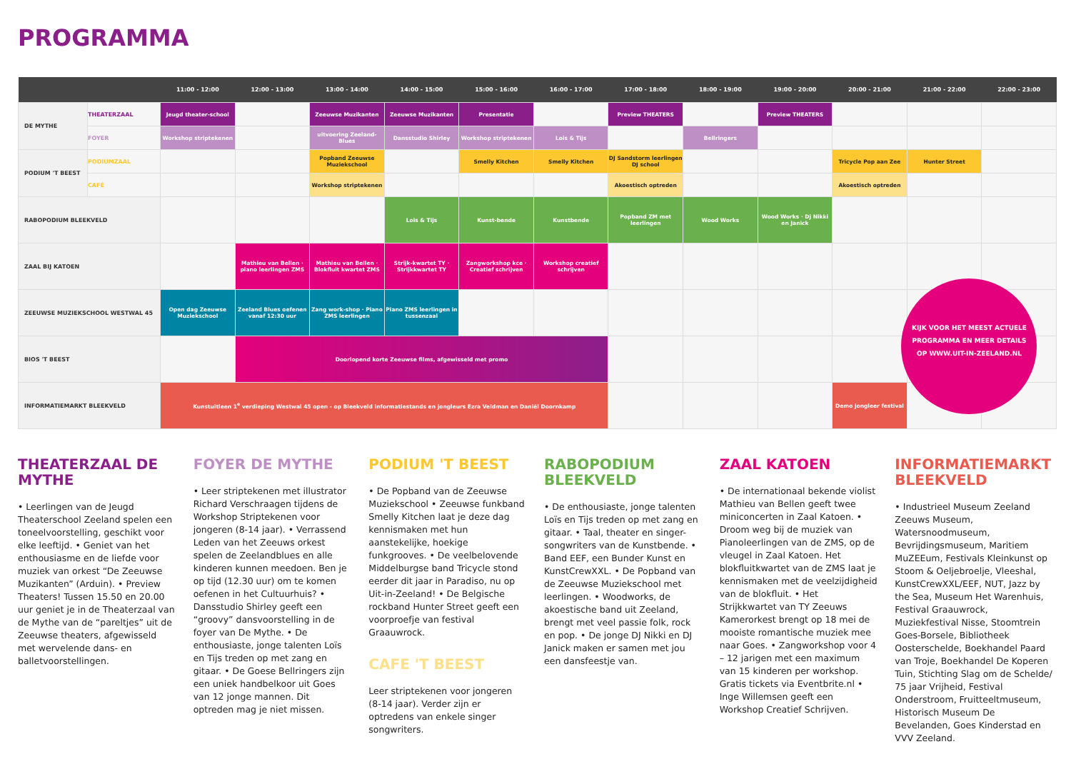PROGRAMMA
| | | 11:00 - 12:00 | 12:00 - 13:00 | 13:00 - 14:00 | 14:00 - 15:00 | 15:00 - 16:00 | 16:00 - 17:00 | 17:00 - 18:00 | 18:00 - 19:00 | 19:00 - 20:00 | 20:00 - 21:00 | 21:00 - 22:00 | 22:00 - 23:00 |
| --- | --- | --- | --- | --- | --- | --- | --- | --- | --- | --- | --- | --- | --- |
| DE MYTHE | THEATERZAAL | Jeugd theater-school | | Zeeuwse Muzikanten | Zeeuwse Muzikanten | Presentatie | | Preview THEATERS | | Preview THEATERS | | | |
| | FOYER | Workshop striptekenen | | uitvoering Zeeland-Blues | Dansstudio Shirley | Workshop striptekenen | Lois & Tijs | | Bellringers | | | | |
| PODIUM 'T BEEST | PODIUMZAAL | | | Popband Zeeuwse Muziekschool | | Smelly Kitchen | Smelly Kitchen | DJ Sandstorm leerlingen DJ school | | | Tricycle Pop aan Zee | Hunter Street | |
| | CAFÉ | | | Workshop striptekenen | | | | Akoestisch optreden | | | Akoestisch optreden | | |
| RABOPODIUM BLEEKVELD | | | | | Lois & Tijs | Kunst-bende | Kunstbende | Popband ZM met leerlingen | Wood Works | Wood Works · Dj Nikki en Janick | | | |
| ZAAL BIJ KATOEN | | | Mathieu van Bellen · piano leerlingen ZMS | Mathieu van Bellen · Blokfluit kwartet ZMS | Strijk-kwartet TY · Strijkkwartet TY | Zangworkshop kce · Creatief schrijven | Workshop creatief schrijven | | | | | | |
| ZEEUWSE MUZIEKSCHOOL WESTWAL 45 | | Open dag Zeeuwse Muziekschool | Zeeland Blues oefenen vanaf 12:30 uur | Zang work-shop · Piano ZMS leerlingen | Piano ZMS leerlingen in tussenzaal | | | | | | | | |
| BIOS 'T BEEST | | | Doorlopend korte Zeeuwse films, afgewisseld met promo | | | | | | | | | | |
| INFORMATIEMARKT BLEEKVELD | | Kunstuitleen 1<sup>e</sup> verdieping Westwal 45 open - op Bleekveld informatiestands en jongleurs Ezra Veldman en Daniël Doornkamp | | | | | | | | | Demo jongleer festival | | |
KIJK VOOR HET MEEST ACTUELE PROGRAMMA EN MEER DETAILS OP WWW.UIT-IN-ZEELAND.NL
THEATERZAAL DE MYTHE
• Leerlingen van de Jeugd Theaterschool Zeeland spelen een toneelvoorstelling, geschikt voor elke leeftijd. • Geniet van het enthousiasme en de liefde voor muziek van orkest “De Zeeuwse Muzikanten” (Arduin). • Preview Theaters! Tussen 15.50 en 20.00 uur geniet je in de Theaterzaal van de Mythe van de “pareltjes” uit de Zeeuwse theaters, afgewisseld met wervelende dans- en balletvoorstellingen.
FOYER DE MYTHE
• Leer striptekenen met illustrator Richard Verschraagen tijdens de Workshop Striptekenen voor jongeren (8-14 jaar). • Verrassend Leden van het Zeeuws orkest spelen de Zeelandblues en alle kinderen kunnen meedoen. Ben je op tijd (12.30 uur) om te komen oefenen in het Cultuurhuis? • Dansstudio Shirley geeft een “groovy” dansvoorstelling in de foyer van De Mythe. • De enthousiaste, jonge talenten Loïs en Tijs treden op met zang en gitaar. • De Goese Bellringers zijn een uniek handbelkoor uit Goes van 12 jonge mannen. Dit optreden mag je niet missen.
PODIUM 'T BEEST
• De Popband van de Zeeuwse Muziekschool • Zeeuwse funkband Smelly Kitchen laat je deze dag kennismaken met hun aanstekelijke, hoekige funkgrooves. • De veelbelovende Middelburgse band Tricycle stond eerder dit jaar in Paradiso, nu op Uit-in-Zeeland! • De Belgische rockband Hunter Street geeft een voorproefje van festival Graauwrock.
CAFE 'T BEEST
Leer striptekenen voor jongeren (8-14 jaar). Verder zijn er optredens van enkele singer songwriters.
RABOPODIUM BLEEKVELD
• De enthousiaste, jonge talenten Loïs en Tijs treden op met zang en gitaar. • Taal, theater en singer-songwriters van de Kunstbende. • Band EEF, een Bunder Kunst en KunstCrewXXL. • De Popband van de Zeeuwse Muziekschool met leerlingen. • Woodworks, de akoestische band uit Zeeland, brengt met veel passie folk, rock en pop. • De jonge DJ Nikki en DJ Janick maken er samen met jou een dansfeestje van.
ZAAL KATOEN
• De internationaal bekende violist Mathieu van Bellen geeft twee miniconcerten in Zaal Katoen. • Droom weg bij de muziek van Pianoleerlingen van de ZMS, op de vleugel in Zaal Katoen. Het blokfluitkwartet van de ZMS laat je kennismaken met de veelzijdigheid van de blokfluit. • Het Strijkkwartet van TY Zeeuws Kamerorkest brengt op 18 mei de mooiste romantische muziek mee naar Goes. • Zangworkshop voor 4 – 12 jarigen met een maximum van 15 kinderen per workshop. Gratis tickets via Eventbrite.nl • Inge Willemsen geeft een Workshop Creatief Schrijven.
INFORMATIEMARKT BLEEKVELD
• Industrieel Museum Zeeland Zeeuws Museum, Watersnoodmuseum, Bevrijdingsmuseum, Maritiem MuZEEum, Festivals Kleinkunst op Stoom & Oeljebroelje, Vleeshal, KunstCrewXXL/EEF, NUT, Jazz by the Sea, Museum Het Warenhuis, Festival Graauwrock, Muziekfestival Nisse, Stoomtrein Goes-Borsele, Bibliotheek Oosterschelde, Boekhandel Paard van Troje, Boekhandel De Koperen Tuin, Stichting Slag om de Schelde/ 75 jaar Vrijheid, Festival Onderstroom, Fruitteeltmuseum, Historisch Museum De Bevelanden, Goes Kinderstad en VVV Zeeland.